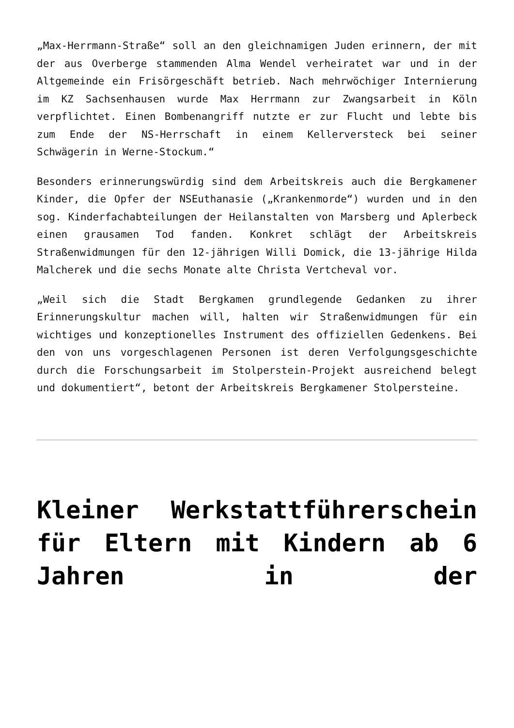„Max-Herrmann-Straße“ soll an den gleichnamigen Juden erinnern, der mit der aus Overberge stammenden Alma Wendel verheiratet war und in der Altgemeinde ein Frisörgeschäft betrieb. Nach mehrwöchiger Internierung im KZ Sachsenhausen wurde Max Herrmann zur Zwangsarbeit in Köln verpflichtet. Einen Bombenangriff nutzte er zur Flucht und lebte bis zum Ende der NS-Herrschaft in einem Kellerversteck bei seiner Schwägerin in Werne-Stockum.“
Besonders erinnerungswürdig sind dem Arbeitskreis auch die Bergkamener Kinder, die Opfer der NSEuthanasie („Krankenmorde“) wurden und in den sog. Kinderfachabteilungen der Heilanstalten von Marsberg und Aplerbeck einen grausamen Tod fanden. Konkret schlägt der Arbeitskreis Straßenwidmungen für den 12-jährigen Willi Domick, die 13-jährige Hilda Malcherek und die sechs Monate alte Christa Vertcheval vor.
„Weil sich die Stadt Bergkamen grundlegende Gedanken zu ihrer Erinnerungskultur machen will, halten wir Straßenwidmungen für ein wichtiges und konzeptionelles Instrument des offiziellen Gedenkens. Bei den von uns vorgeschlagenen Personen ist deren Verfolgungsgeschichte durch die Forschungsarbeit im Stolperstein-Projekt ausreichend belegt und dokumentiert“, betont der Arbeitskreis Bergkamener Stolpersteine.
Kleiner Werkstattführerschein für Eltern mit Kindern ab 6 Jahren in der